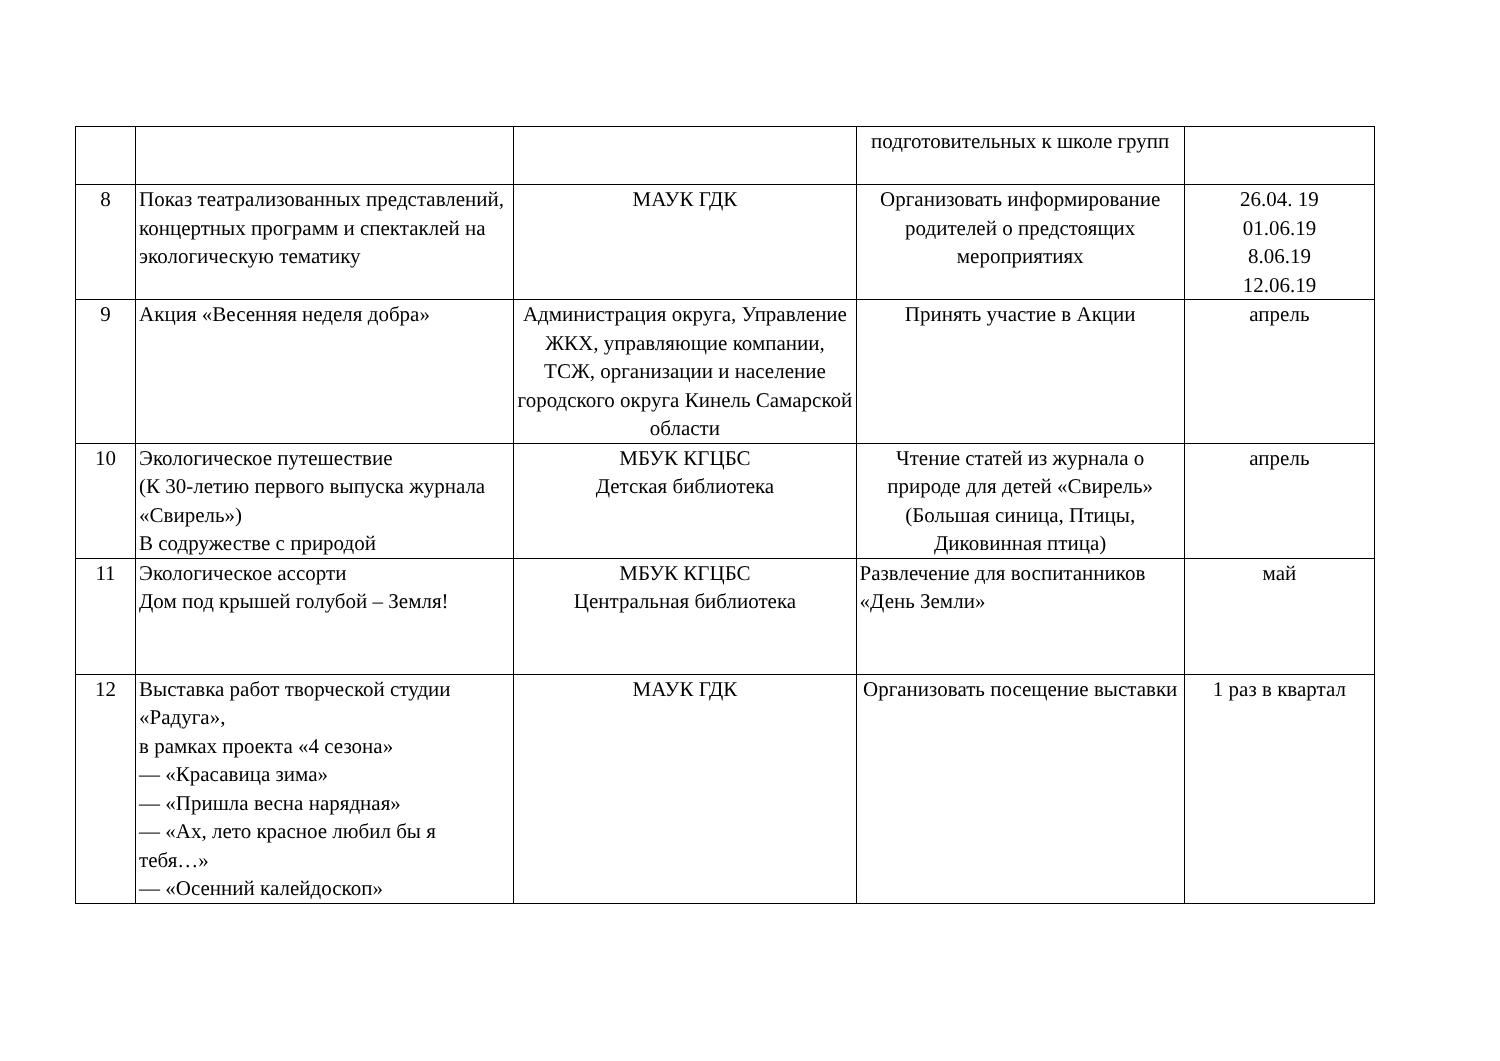| | | | подготовительных к школе групп | |
| 8 | Показ театрализованных представлений, концертных программ и спектаклей на экологическую тематику | МАУК ГДК | Организовать информирование родителей о предстоящих мероприятиях | 26.04. 19 01.06.19 8.06.19 12.06.19 |
| 9 | Акция «Весенняя неделя добра» | Администрация округа, Управление ЖКХ, управляющие компании, ТСЖ, организации и население городского округа Кинель Самарской области | Принять участие в Акции | апрель |
| 10 | Экологическое путешествие (К 30-летию первого выпуска журнала «Свирель») В содружестве с природой | МБУК КГЦБС Детская библиотека | Чтение статей из журнала о природе для детей «Свирель» (Большая синица, Птицы, Диковинная птица) | апрель |
| 11 | Экологическое ассорти Дом под крышей голубой – Земля! | МБУК КГЦБС Центральная библиотека | Развлечение для воспитанников «День Земли» | май |
| 12 | Выставка работ творческой студии «Радуга», в рамках проекта «4 сезона» — «Красавица зима» — «Пришла весна нарядная» — «Ах, лето красное любил бы я тебя…» — «Осенний калейдоскоп» | МАУК ГДК | Организовать посещение выставки | 1 раз в квартал |